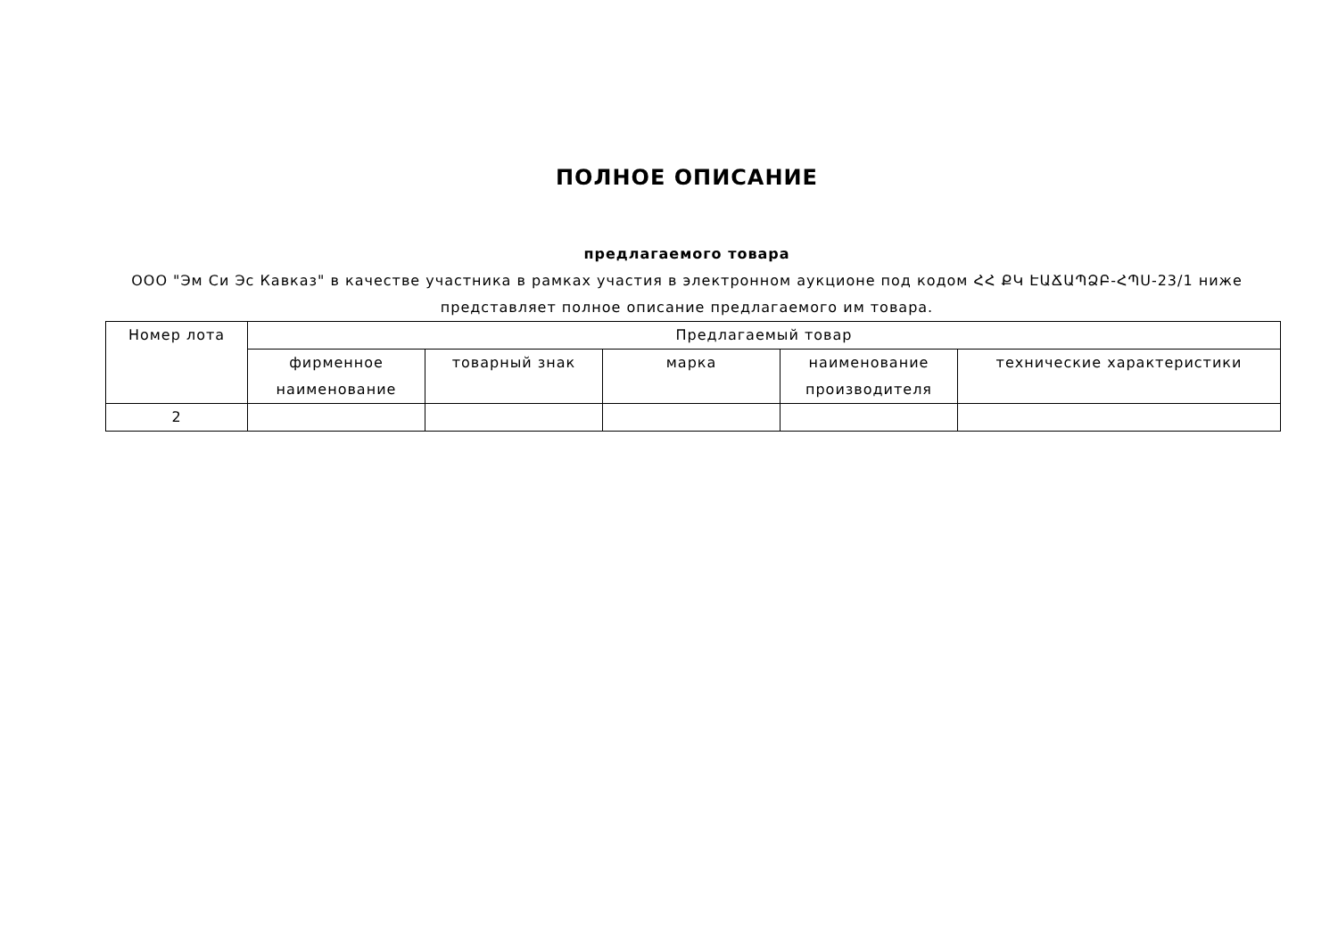ПОЛНОЕ ОПИСАНИЕ
предлагаемого товара
ООО "Эм Си Эс Кавказ" в качестве участника в рамках участия в электронном аукционе под кодом ՀՀ ՔԿ ԷԱՃԱՊՁԲ-ՀՊՍ-23/1 ниже представляет полное описание предлагаемого им товара.
| Номер лота | Предлагаемый товар | | | | |
| --- | --- | --- | --- | --- | --- |
| | фирменное наименование | товарный знак | марка | наименование производителя | технические характеристики |
| 2 | | | | | |